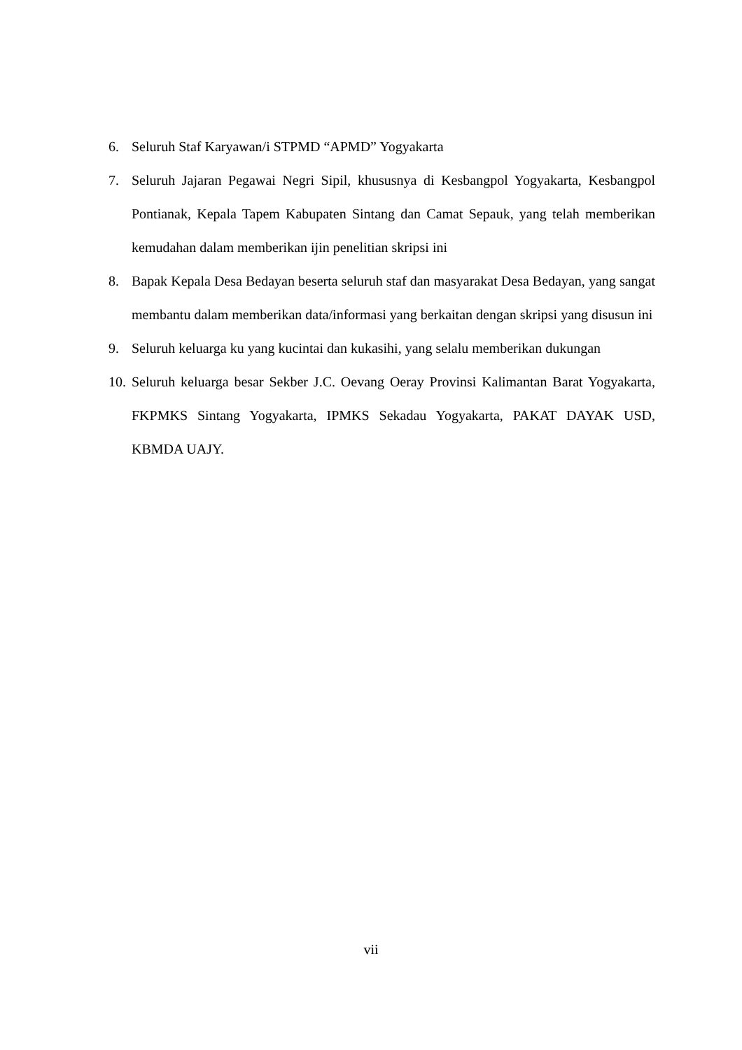6. Seluruh Staf Karyawan/i STPMD “APMD” Yogyakarta
7. Seluruh Jajaran Pegawai Negri Sipil, khususnya di Kesbangpol Yogyakarta, Kesbangpol Pontianak, Kepala Tapem Kabupaten Sintang dan Camat Sepauk, yang telah memberikan kemudahan dalam memberikan ijin penelitian skripsi ini
8. Bapak Kepala Desa Bedayan beserta seluruh staf dan masyarakat Desa Bedayan, yang sangat membantu dalam memberikan data/informasi yang berkaitan dengan skripsi yang disusun ini
9. Seluruh keluarga ku yang kucintai dan kukasihi, yang selalu memberikan dukungan
10. Seluruh keluarga besar Sekber J.C. Oevang Oeray Provinsi Kalimantan Barat Yogyakarta, FKPMKS Sintang Yogyakarta, IPMKS Sekadau Yogyakarta, PAKAT DAYAK USD, KBMDA UAJY.
vii